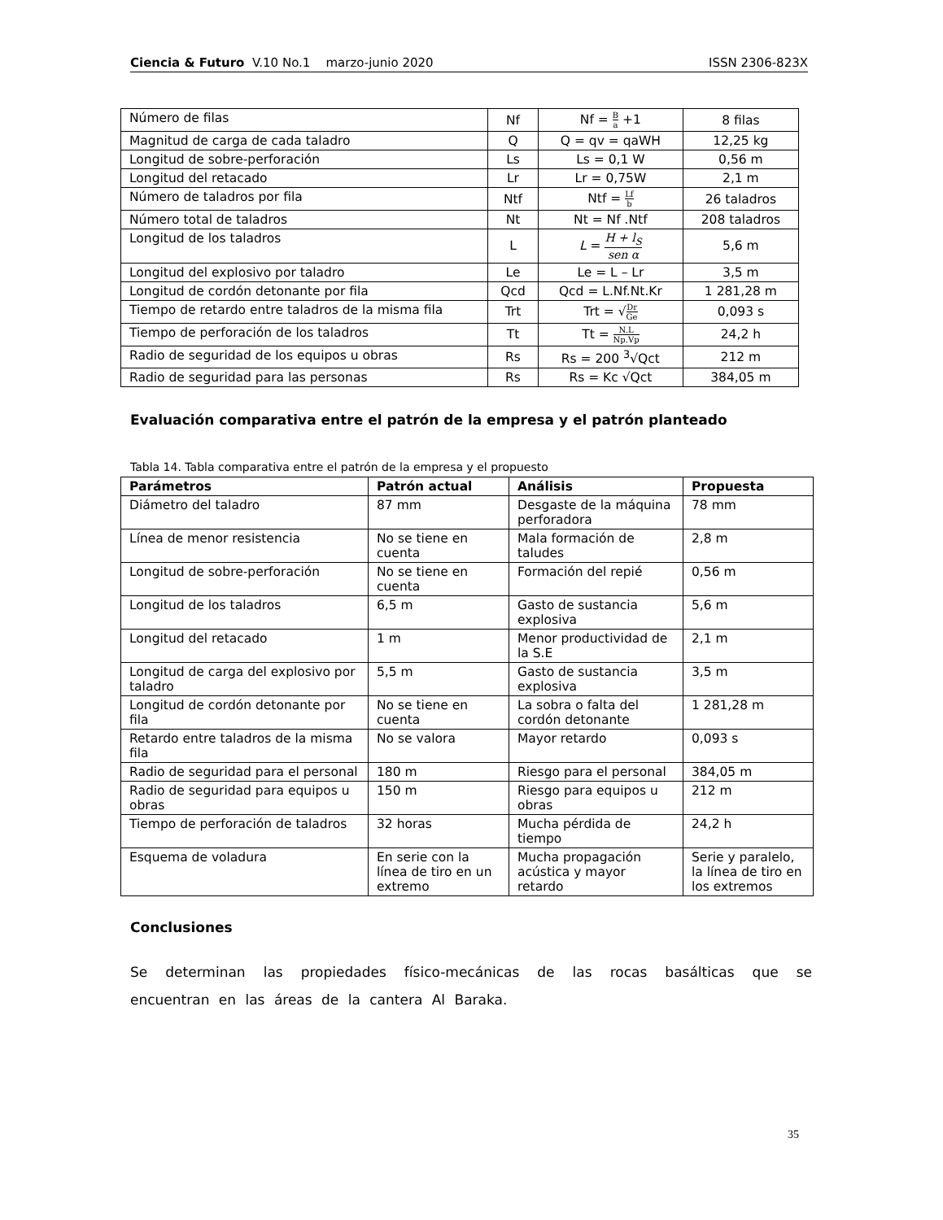Ciencia & Futuro V.10 No.1 marzo-junio 2020 ISSN 2306-823X
| Número de filas | Nf | Nf = B a +1 | 8 filas |
| Magnitud de carga de cada taladro | Q | Q = qv = qaWH | 12,25 kg |
| Longitud de sobre-perforación | Ls | Ls = 0,1 W | 0,56 m |
| Longitud del retacado | Lr | Lr = 0,75W | 2,1 m |
| Número de taladros por fila | Ntf | Ntf = Lf b | 26 taladros |
| Número total de taladros | Nt | Nt = Nf .Ntf | 208 taladros |
| Longitud de los taladros | L | L = H + l<sub>S</sub> sen α | 5,6 m |
| Longitud del explosivo por taladro | Le | Le = L – Lr | 3,5 m |
| Longitud de cordón detonante por fila | Qcd | Qcd = L.Nf.Nt.Kr | 1 281,28 m |
| Tiempo de retardo entre taladros de la misma fila | Trt | Trt = √ Dr Ge | 0,093 s |
| Tiempo de perforación de los taladros | Tt | Tt = N.L Np.Vp | 24,2 h |
| Radio de seguridad de los equipos u obras | Rs | Rs = 200 <sup>3</sup>√Qct | 212 m |
| Radio de seguridad para las personas | Rs | Rs = Kc √Qct | 384,05 m |
Evaluación comparativa entre el patrón de la empresa y el patrón planteado
Tabla 14. Tabla comparativa entre el patrón de la empresa y el propuesto
| Parámetros | Patrón actual | Análisis | Propuesta |
| --- | --- | --- | --- |
| Diámetro del taladro | 87 mm | Desgaste de la máquina perforadora | 78 mm |
| Línea de menor resistencia | No se tiene en cuenta | Mala formación de taludes | 2,8 m |
| Longitud de sobre-perforación | No se tiene en cuenta | Formación del repié | 0,56 m |
| Longitud de los taladros | 6,5 m | Gasto de sustancia explosiva | 5,6 m |
| Longitud del retacado | 1 m | Menor productividad de la S.E | 2,1 m |
| Longitud de carga del explosivo por taladro | 5,5 m | Gasto de sustancia explosiva | 3,5 m |
| Longitud de cordón detonante por fila | No se tiene en cuenta | La sobra o falta del cordón detonante | 1 281,28 m |
| Retardo entre taladros de la misma fila | No se valora | Mayor retardo | 0,093 s |
| Radio de seguridad para el personal | 180 m | Riesgo para el personal | 384,05 m |
| Radio de seguridad para equipos u obras | 150 m | Riesgo para equipos u obras | 212 m |
| Tiempo de perforación de taladros | 32 horas | Mucha pérdida de tiempo | 24,2 h |
| Esquema de voladura | En serie con la línea de tiro en un extremo | Mucha propagación acústica y mayor retardo | Serie y paralelo, la línea de tiro en los extremos |
Conclusiones
Se determinan las propiedades físico-mecánicas de las rocas basálticas que se encuentran en las áreas de la cantera Al Baraka.
35